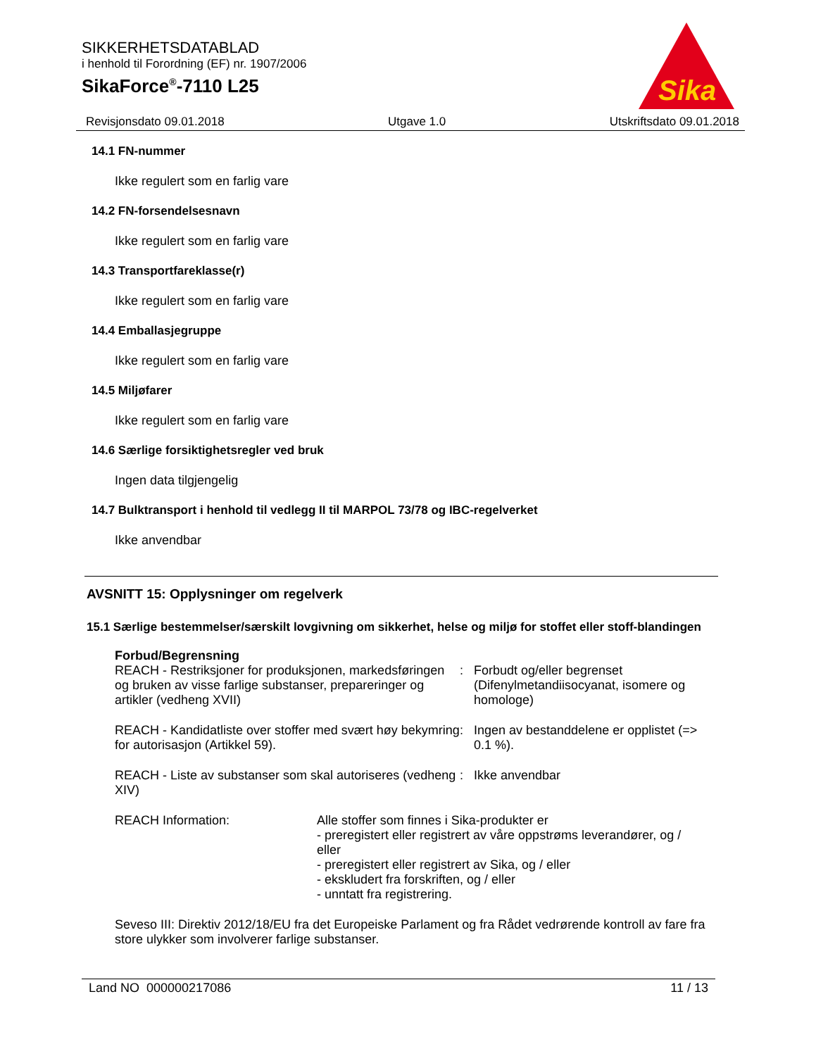SIKKERHETSDATABLAD
i henhold til Forordning (EF) nr. 1907/2006
SikaForce<sup>®</sup>-7110 L25
Sika
Revisjonsdato 09.01.2018 Utgave 1.0 Utskriftsdato 09.01.2018
14.1 FN-nummer
Ikke regulert som en farlig vare
14.2 FN-forsendelsesnavn
Ikke regulert som en farlig vare
14.3 Transportfareklasse(r)
Ikke regulert som en farlig vare
14.4 Emballasjegruppe
Ikke regulert som en farlig vare
14.5 Miljøfarer
Ikke regulert som en farlig vare
14.6 Særlige forsiktighetsregler ved bruk
Ingen data tilgjengelig
14.7 Bulktransport i henhold til vedlegg II til MARPOL 73/78 og IBC-regelverket
Ikke anvendbar
AVSNITT 15: Opplysninger om regelverk
15.1 Særlige bestemmelser/særskilt lovgivning om sikkerhet, helse og miljø for stoffet eller stoff-blandingen
Forbud/Begrensning
REACH - Restriksjoner for produksjonen, markedsføringen og bruken av visse farlige substanser, prepareringer og artikler (vedheng XVII)
: Forbudt og/eller begrenset (Difenylmetandiisocyanat, isomere og homologe)
REACH - Kandidatliste over stoffer med svært høy bekymring for autorisasjon (Artikkel 59).
: Ingen av bestanddelene er opplistet (=> 0.1 %).
REACH - Liste av substanser som skal autoriseres (vedheng XIV)
: Ikke anvendbar
REACH Information: Alle stoffer som finnes i Sika-produkter er
- preregistert eller registrert av våre oppstrøms leverandører, og / eller
- preregistert eller registrert av Sika, og / eller
- ekskludert fra forskriften, og / eller
- unntatt fra registrering.
Seveso III: Direktiv 2012/18/EU fra det Europeiske Parlament og fra Rådet vedrørende kontroll av fare fra store ulykker som involverer farlige substanser.
Land NO 000000217086 11 / 13